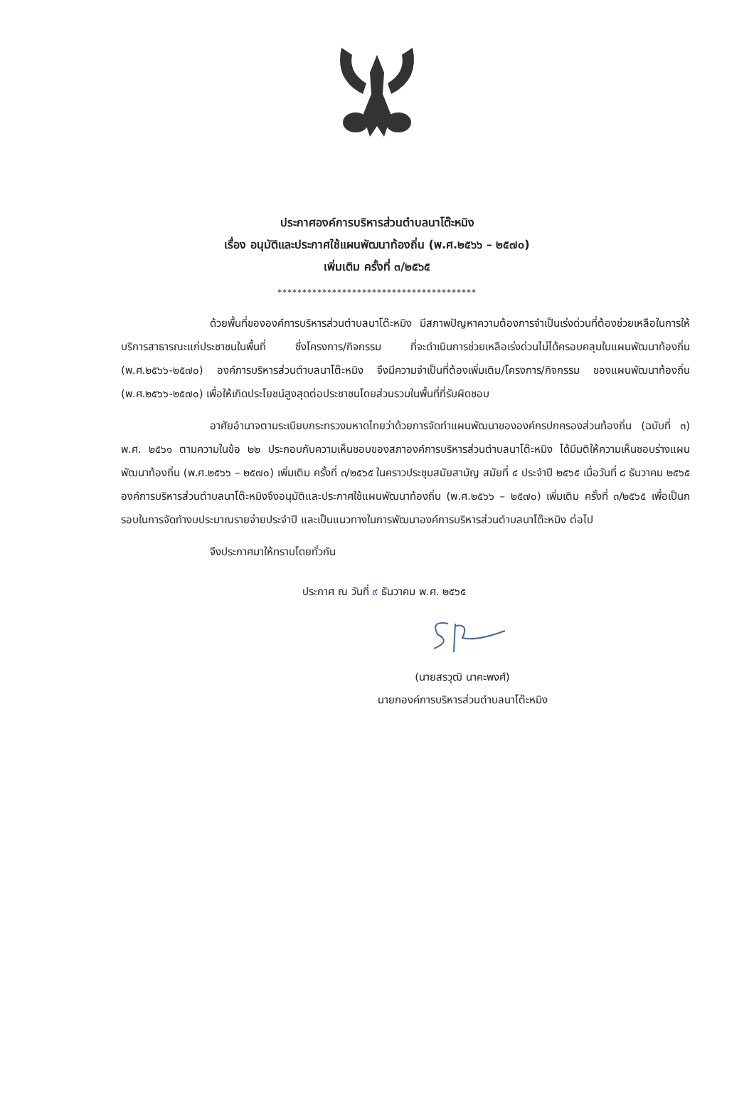ประกาศองค์การบริหารส่วนตำบลนาโต๊ะหมิง
เรื่อง อนุมัติและประกาศใช้แผนพัฒนาท้องถิ่น (พ.ศ.๒๕๖๖ – ๒๕๗๐)
เพิ่มเติม ครั้งที่ ๓/๒๕๖๕
****************************************
ด้วยพื้นที่ขององค์การบริหารส่วนตำบลนาโต๊ะหมิง มีสภาพปัญหาความต้องการจำเป็นเร่งด่วนที่ต้องช่วยเหลือในการให้บริการสาธารณะแก่ประชาชนในพื้นที่ ซึ่งโครงการ/กิจกรรม ที่จะดำเนินการช่วยเหลือเร่งด่วนไม่ได้ครอบคลุมในแผนพัฒนาท้องถิ่น (พ.ศ.๒๕๖๖-๒๕๗๐) องค์การบริหารส่วนตำบลนาโต๊ะหมิง จึงมีความจำเป็นที่ต้องเพิ่มเติม/โครงการ/กิจกรรม ของแผนพัฒนาท้องถิ่น (พ.ศ.๒๕๖๖-๒๕๗๐) เพื่อให้เกิดประโยชน์สูงสุดต่อประชาชนโดยส่วนรวมในพื้นที่ที่รับผิดชอบ
อาศัยอำนาจตามระเบียบกระทรวงมหาดไทยว่าด้วยการจัดทำแผนพัฒนาขององค์กรปกครองส่วนท้องถิ่น (ฉบับที่ ๓) พ.ศ. ๒๕๖๑ ตามความในข้อ ๒๒ ประกอบกับความเห็นชอบของสภาองค์การบริหารส่วนตำบลนาโต๊ะหมิง ได้มีมติให้ความเห็นชอบร่างแผนพัฒนาท้องถิ่น (พ.ศ.๒๕๖๖ – ๒๕๗๐) เพิ่มเติม ครั้งที่ ๓/๒๕๖๕ ในคราวประชุมสมัยสามัญ สมัยที่ ๔ ประจำปี ๒๕๖๕ เมื่อวันที่ ๘ ธันวาคม ๒๕๖๕ องค์การบริหารส่วนตำบลนาโต๊ะหมิงจึงอนุมัติและประกาศใช้แผนพัฒนาท้องถิ่น (พ.ศ.๒๕๖๖ – ๒๕๗๐) เพิ่มเติม ครั้งที่ ๓/๒๕๖๕ เพื่อเป็นกรอบในการจัดทำงบประมาณรายจ่ายประจำปี และเป็นแนวทางในการพัฒนาองค์การบริหารส่วนตำบลนาโต๊ะหมิง ต่อไป
จึงประกาศมาให้ทราบโดยทั่วกัน
ประกาศ ณ วันที่ ๙ ธันวาคม พ.ศ. ๒๕๖๕
(นายสรวุฒิ นาคะพงศ์)
นายกองค์การบริหารส่วนตำบลนาโต๊ะหมิง